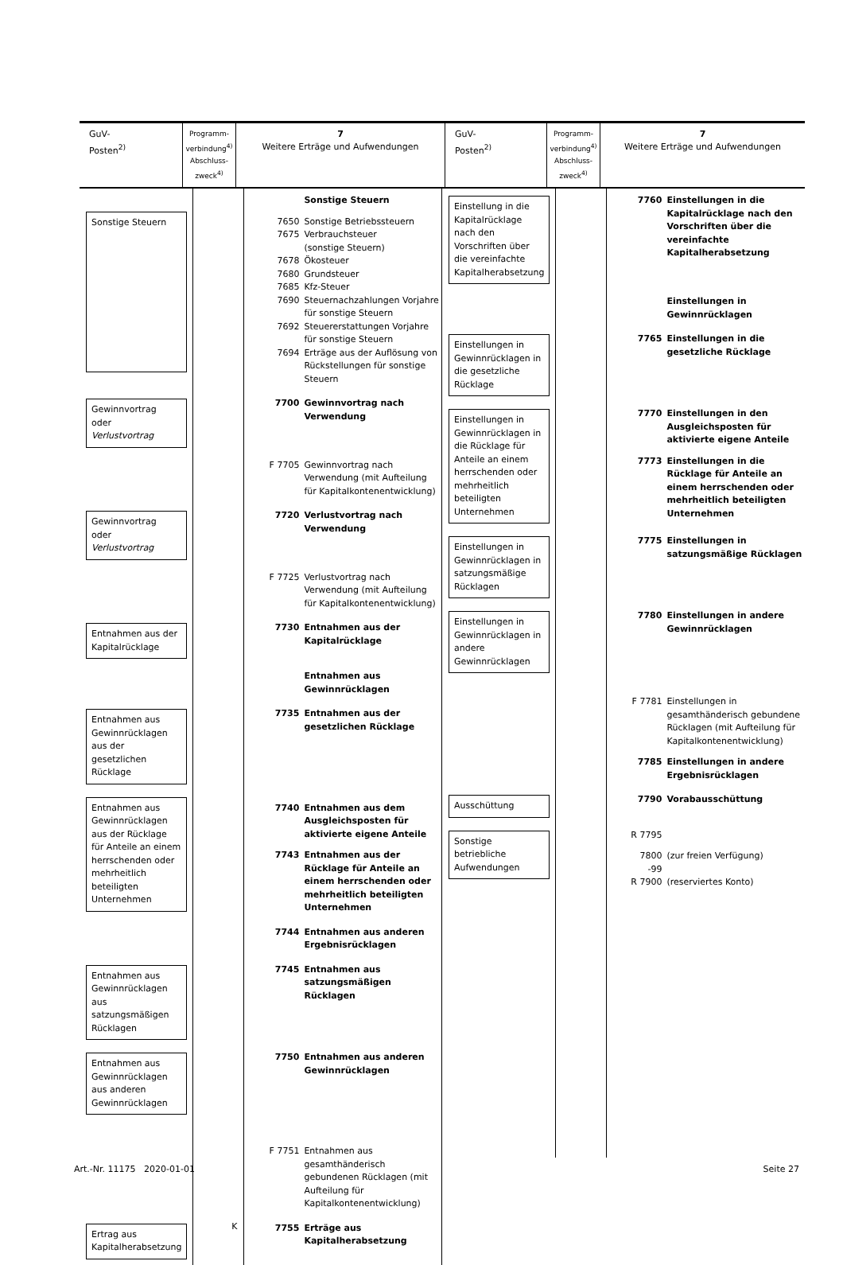| GuV- Posten<sup>2)</sup> | Programm- verbindung<sup>4)</sup> Abschluss- zweck<sup>4)</sup> | 7 Weitere Erträge und Aufwendungen | GuV- Posten<sup>2)</sup> | Programm- verbindung<sup>4)</sup> Abschluss- zweck<sup>4)</sup> | 7 Weitere Erträge und Aufwendungen |
| Sonstige Steuern | | / / Sonstige Steuern / / 7650 / Sonstige Betriebssteuern / / 7675 / Verbrauchsteuer (sonstige Steuern) / / 7678 / Ökosteuer / / 7680 / Grundsteuer / / 7685 / Kfz-Steuer / / 7690 / Steuernachzahlungen Vorjahre für sonstige Steuern / / 7692 / Steuererstattungen Vorjahre für sonstige Steuern / / 7694 / Erträge aus der Auflösung von Rückstellungen für sonstige Steuern / |
| Gewinnvortrag oder Verlustvortrag | | / 7700 / Gewinnvortrag nach Verwendung / |
| | | / F 7705 / Gewinnvortrag nach Verwendung (mit Aufteilung für Kapitalkontenentwicklung) / |
| Gewinnvortrag oder Verlustvortrag | | / 7720 / Verlustvortrag nach Verwendung / |
| | | / F 7725 / Verlustvortrag nach Verwendung (mit Aufteilung für Kapitalkontenentwicklung) / |
| Entnahmen aus der Kapitalrücklage | | / 7730 / Entnahmen aus der Kapitalrücklage / |
| | | / / Entnahmen aus Gewinnrücklagen / |
| Entnahmen aus Gewinnrücklagen aus der gesetzlichen Rücklage | | / 7735 / Entnahmen aus der gesetzlichen Rücklage / |
| Entnahmen aus Gewinnrücklagen aus der Rücklage für Anteile an einem herrschenden oder mehrheitlich beteiligten Unternehmen | | / 7740 / Entnahmen aus dem Ausgleichsposten für aktivierte eigene Anteile / / 7743 / Entnahmen aus der Rücklage für Anteile an einem herrschenden oder mehrheitlich beteiligten Unternehmen / |
| | | / 7744 / Entnahmen aus anderen Ergebnisrücklagen / |
| Entnahmen aus Gewinnrücklagen aus satzungsmäßigen Rücklagen | | / 7745 / Entnahmen aus satzungsmäßigen Rücklagen / |
| Entnahmen aus Gewinnrücklagen aus anderen Gewinnrücklagen | | / 7750 / Entnahmen aus anderen Gewinnrücklagen / |
| | | / F 7751 / Entnahmen aus gesamthänderisch gebundenen Rücklagen (mit Aufteilung für Kapitalkontenentwicklung) / |
| Ertrag aus Kapitalherabsetzung | K | / 7755 / Erträge aus Kapitalherabsetzung / |
| Einstellung in die Kapitalrücklage nach den Vorschriften über die vereinfachte Kapitalherabsetzung | | / 7760 / Einstellungen in die Kapitalrücklage nach den Vorschriften über die vereinfachte Kapitalherabsetzung / |
| | | / / Einstellungen in Gewinnrücklagen / |
| Einstellungen in Gewinnrücklagen in die gesetzliche Rücklage | | / 7765 / Einstellungen in die gesetzliche Rücklage / |
| Einstellungen in Gewinnrücklagen in die Rücklage für Anteile an einem herrschenden oder mehrheitlich beteiligten Unternehmen | | / 7770 / Einstellungen in den Ausgleichsposten für aktivierte eigene Anteile / / 7773 / Einstellungen in die Rücklage für Anteile an einem herrschenden oder mehrheitlich beteiligten Unternehmen / |
| Einstellungen in Gewinnrücklagen in satzungsmäßige Rücklagen | | / 7775 / Einstellungen in satzungsmäßige Rücklagen / |
| Einstellungen in Gewinnrücklagen in andere Gewinnrücklagen | | / 7780 / Einstellungen in andere Gewinnrücklagen / |
| | | / F 7781 / Einstellungen in gesamthänderisch gebundene Rücklagen (mit Aufteilung für Kapitalkontenentwicklung) / / 7785 / Einstellungen in andere Ergebnisrücklagen / |
| Ausschüttung | | / 7790 / Vorabausschüttung / |
| Sonstige betriebliche Aufwendungen | | / R 7795 / / / 7800 -99 / (zur freien Verfügung) / / R 7900 / (reserviertes Konto) / |
Art.-Nr. 11175 2020-01-01 Seite 27